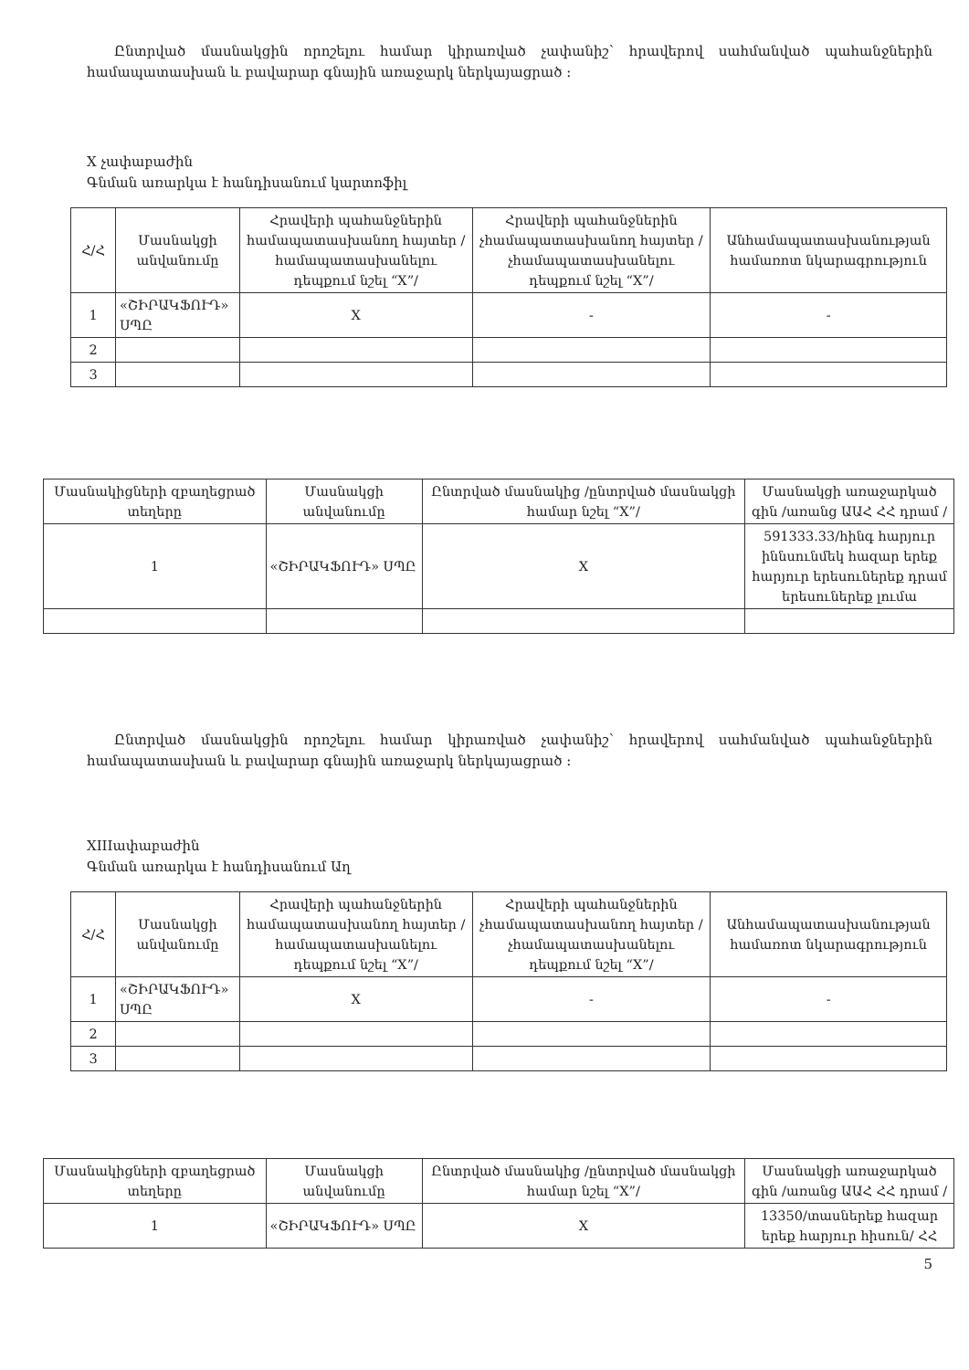Ընտրված մասնակցին որոշելու համար կիրառված չափանիշ՝ հրավերով սահմանված պահանջներին համապատասխան և բավարար գնային առաջարկ ներկայացրած ։
X չափաբաժին
Գնման առարկա է հանդիսանում կարտոֆիլ
| Հ/Հ | Մասնակցի անվանումը | Հրավերի պահանջներին համապատասխանող հայտեր /համապատասխանելու դեպքում նշել “X”/ | Հրավերի պահանջներին չհամապատասխանող հայտեր /չհամապատասխանելու դեպքում նշել “X”/ | Անհամապատասխանության համառոտ նկարագրություն |
| --- | --- | --- | --- | --- |
| 1 | «ՇԻՐԱԿՖՈՒԴ» ՍՊԸ | X | - | - |
| 2 | | | | |
| 3 | | | | |
| Մասնակիցների զբաղեցրած տեղերը | Մասնակցի անվանումը | Ընտրված մասնակից /ընտրված մասնակցի համար նշել “X”/ | Մասնակցի առաջարկած գին /առանց ԱԱՀ ՀՀ դրամ / |
| --- | --- | --- | --- |
| 1 | «ՇԻՐԱԿՖՈՒԴ» ՍՊԸ | X | 591333.33/հինգ հարյուր իննսունմեկ հազար երեք հարյուր երեսուներեք դրամ երեսուներեք լումա |
Ընտրված մասնակցին որոշելու համար կիրառված չափանիշ՝ հրավերով սահմանված պահանջներին համապատասխան և բավարար գնային առաջարկ ներկայացրած ։
XIIIափաբաժին
Գնման առարկա է հանդիսանում Աղ
| Հ/Հ | Մասնակցի անվանումը | Հրավերի պահանջներին համապատասխանող հայտեր /համապատասխանելու դեպքում նշել “X”/ | Հրավերի պահանջներին չհամապատասխանող հայտեր /չհամապատասխանելու դեպքում նշել “X”/ | Անհամապատասխանության համառոտ նկարագրություն |
| --- | --- | --- | --- | --- |
| 1 | «ՇԻՐԱԿՖՈՒԴ» ՍՊԸ | X | - | - |
| 2 | | | | |
| 3 | | | | |
| Մասնակիցների զբաղեցրած տեղերը | Մասնակցի անվանումը | Ընտրված մասնակից /ընտրված մասնակցի համար նշել “X”/ | Մասնակցի առաջարկած գին /առանց ԱԱՀ ՀՀ դրամ / |
| --- | --- | --- | --- |
| 1 | «ՇԻՐԱԿՖՈՒԴ» ՍՊԸ | X | 13350/տասներեք հազար երեք հարյուր հիսուն/ ՀՀ |
5